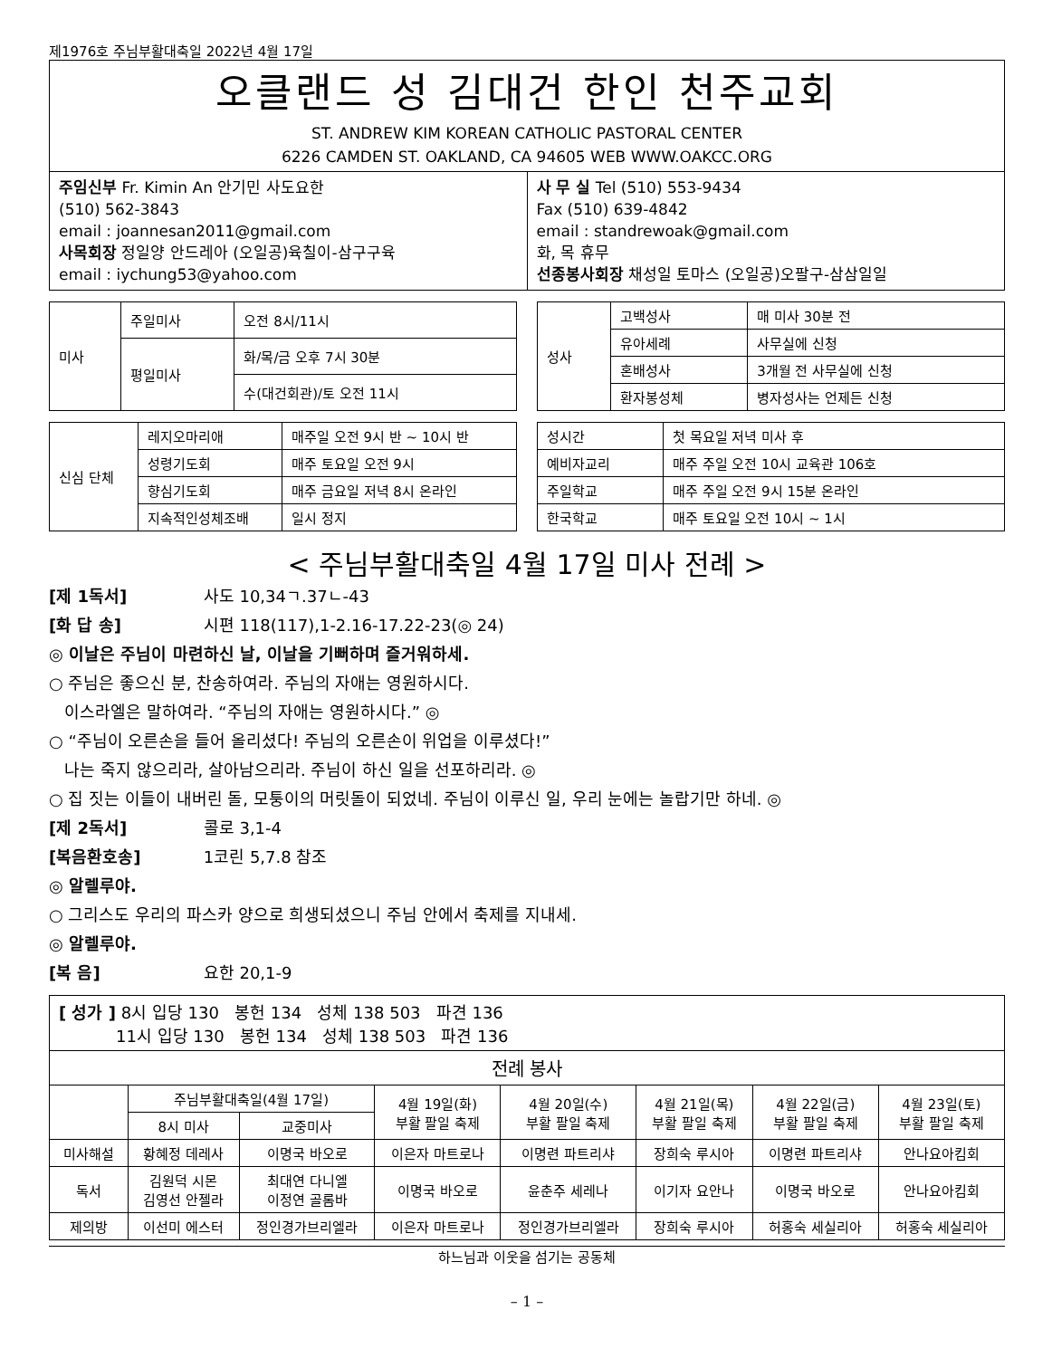제1976호 주님부활대축일 2022년 4월 17일
오클랜드 성 김대건 한인 천주교회
ST. ANDREW KIM KOREAN CATHOLIC PASTORAL CENTER
6226 CAMDEN ST. OAKLAND, CA 94605 WEB WWW.OAKCC.ORG
주임신부 Fr. Kimin An 안기민 사도요한
(510) 562-3843
email : joannesan2011@gmail.com
사목회장 정일양 안드레아 (오일공)육칠이-삼구구육
email : iychung53@yahoo.com
사 무 실 Tel (510) 553-9434
Fax (510) 639-4842
email : standrewoak@gmail.com
화, 목 휴무
선종봉사회장 채성일 토마스 (오일공)오팔구-삼삼일일
| 미사 | 주일미사 | 오전 8시/11시 |
| | 평일미사 | 화/목/금 오후 7시 30분 |
| | | 수(대건회관)/토 오전 11시 |
| 성사 | 고백성사 | 매 미사 30분 전 |
| | 유아세례 | 사무실에 신청 |
| | 혼배성사 | 3개월 전 사무실에 신청 |
| | 환자봉성체 | 병자성사는 언제든 신청 |
| 신심 단체 | 레지오마리애 | 매주일 오전 9시 반 ~ 10시 반 |
| | 성령기도회 | 매주 토요일 오전 9시 |
| | 향심기도회 | 매주 금요일 저녁 8시 온라인 |
| | 지속적인성체조배 | 일시 정지 |
| 성시간 | 첫 목요일 저녁 미사 후 |
| 예비자교리 | 매주 주일 오전 10시 교육관 106호 |
| 주일학교 | 매주 주일 오전 9시 15분 온라인 |
| 한국학교 | 매주 토요일 오전 10시 ~ 1시 |
< 주님부활대축일 4월 17일 미사 전례 >
[제 1독서] 사도 10,34ㄱ.37ㄴ-43
[화 답 송] 시편 118(117),1-2.16-17.22-23(◎ 24)
◎ 이날은 주님이 마련하신 날, 이날을 기뻐하며 즐거워하세.
○ 주님은 좋으신 분, 찬송하여라. 주님의 자애는 영원하시다.
이스라엘은 말하여라. “주님의 자애는 영원하시다.” ◎
○ “주님이 오른손을 들어 올리셨다! 주님의 오른손이 위업을 이루셨다!”
나는 죽지 않으리라, 살아남으리라. 주님이 하신 일을 선포하리라. ◎
○ 집 짓는 이들이 내버린 돌, 모퉁이의 머릿돌이 되었네. 주님이 이루신 일, 우리 눈에는 놀랍기만 하네. ◎
[제 2독서] 콜로 3,1-4
[복음환호송] 1코린 5,7.8 참조
◎ 알렐루야.
○ 그리스도 우리의 파스카 양으로 희생되셨으니 주님 안에서 축제를 지내세.
◎ 알렐루야.
[복 음] 요한 20,1-9
| [ 성가 ] 8시 입당 130 봉헌 134 성체 138 503 파견 136 11시 입당 130 봉헌 134 성체 138 503 파견 136 | | | | | | | |
| 전례 봉사 | | | | | | | |
| | 주님부활대축일(4월 17일) | | 4월 19일(화) 부활 팔일 축제 | 4월 20일(수) 부활 팔일 축제 | 4월 21일(목) 부활 팔일 축제 | 4월 22일(금) 부활 팔일 축제 | 4월 23일(토) 부활 팔일 축제 |
| | 8시 미사 | 교중미사 | | | | | |
| 미사해설 | 황혜정 데레사 | 이명국 바오로 | 이은자 마트로나 | 이명련 파트리샤 | 장희숙 루시아 | 이명련 파트리샤 | 안나요아킴회 |
| 독서 | 김원덕 시몬 김영선 안젤라 | 최대연 다니엘 이정연 골롬바 | 이명국 바오로 | 윤춘주 세레나 | 이기자 요안나 | 이명국 바오로 | 안나요아킴회 |
| 제의방 | 이선미 에스터 | 정인경가브리엘라 | 이은자 마트로나 | 정인경가브리엘라 | 장희숙 루시아 | 허홍숙 세실리아 | 허홍숙 세실리아 |
하느님과 이웃을 섬기는 공동체
– 1 –